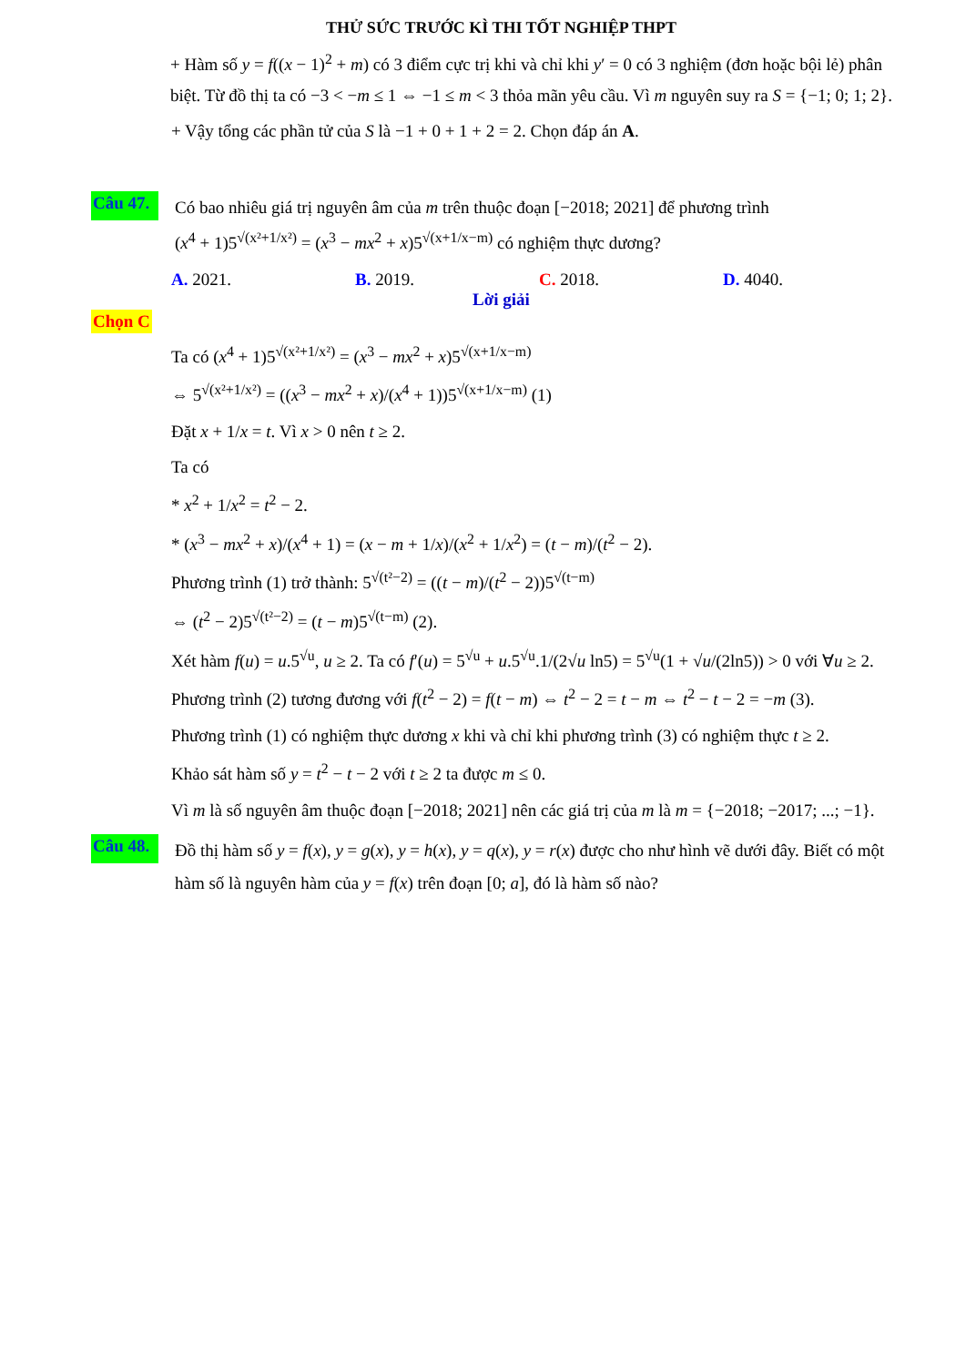THỬ SỨC TRƯỚC KÌ THI TỐT NGHIỆP THPT
+ Hàm số y = f((x − 1)<sup>2</sup> + m) có 3 điểm cực trị khi và chỉ khi y′ = 0 có 3 nghiệm (đơn hoặc bội lẻ) phân biệt. Từ đồ thị ta có −3 < −m ≤ 1 ⇔ −1 ≤ m < 3 thỏa mãn yêu cầu. Vì m nguyên suy ra S = {−1; 0; 1; 2}.
+ Vậy tổng các phần tử của S là −1 + 0 + 1 + 2 = 2. Chọn đáp án A.
Câu 47.
Có bao nhiêu giá trị nguyên âm của m trên thuộc đoạn [−2018; 2021] để phương trình
(x<sup>4</sup> + 1)5<sup>√(x²+1/x²)</sup> = (x<sup>3</sup> − mx<sup>2</sup> + x)5<sup>√(x+1/x−m)</sup> có nghiệm thực dương?
A. 2021. B. 2019. C. 2018. D. 4040.
Lời giải
Chọn C
Ta có (x<sup>4</sup> + 1)5<sup>√(x²+1/x²)</sup> = (x<sup>3</sup> − mx<sup>2</sup> + x)5<sup>√(x+1/x−m)</sup>
⇔ 5<sup>√(x²+1/x²)</sup> = ((x<sup>3</sup> − mx<sup>2</sup> + x)/(x<sup>4</sup> + 1))5<sup>√(x+1/x−m)</sup> (1)
Đặt x + 1/x = t. Vì x > 0 nên t ≥ 2.
Ta có
* x<sup>2</sup> + 1/x<sup>2</sup> = t<sup>2</sup> − 2.
* (x<sup>3</sup> − mx<sup>2</sup> + x)/(x<sup>4</sup> + 1) = (x − m + 1/x)/(x<sup>2</sup> + 1/x<sup>2</sup>) = (t − m)/(t<sup>2</sup> − 2).
Phương trình (1) trở thành: 5<sup>√(t²−2)</sup> = ((t − m)/(t<sup>2</sup> − 2))5<sup>√(t−m)</sup>
⇔ (t<sup>2</sup> − 2)5<sup>√(t²−2)</sup> = (t − m)5<sup>√(t−m)</sup> (2).
Xét hàm f(u) = u.5<sup>√u</sup>, u ≥ 2. Ta có f′(u) = 5<sup>√u</sup> + u.5<sup>√u</sup>.1/(2√u ln5) = 5<sup>√u</sup>(1 + √u/(2ln5)) > 0 với ∀u ≥ 2.
Phương trình (2) tương đương với f(t<sup>2</sup> − 2) = f(t − m) ⇔ t<sup>2</sup> − 2 = t − m ⇔ t<sup>2</sup> − t − 2 = −m (3).
Phương trình (1) có nghiệm thực dương x khi và chỉ khi phương trình (3) có nghiệm thực t ≥ 2.
Khảo sát hàm số y = t<sup>2</sup> − t − 2 với t ≥ 2 ta được m ≤ 0.
Vì m là số nguyên âm thuộc đoạn [−2018; 2021] nên các giá trị của m là m = {−2018; −2017; ...; −1}.
Câu 48.
Đồ thị hàm số y = f(x), y = g(x), y = h(x), y = q(x), y = r(x) được cho như hình vẽ dưới đây. Biết có một hàm số là nguyên hàm của y = f(x) trên đoạn [0; a], đó là hàm số nào?